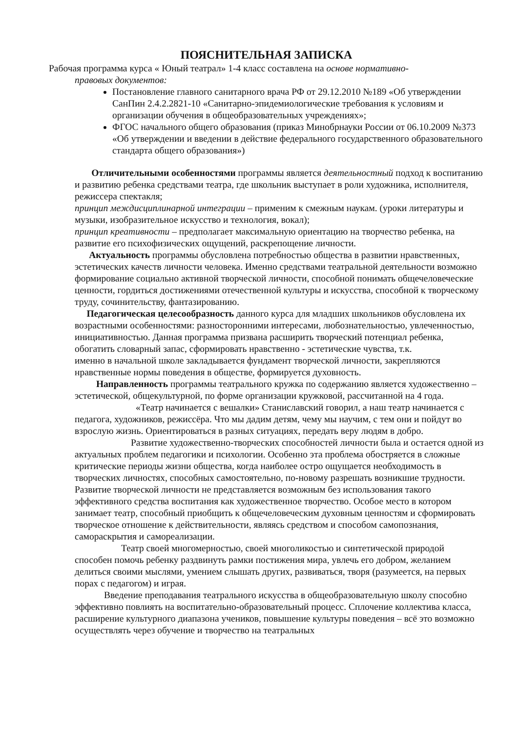ПОЯСНИТЕЛЬНАЯ ЗАПИСКА
Рабочая программа курса « Юный театрал» 1-4 класс составлена на основе нормативно-
правовых документов:
Постановление главного санитарного врача РФ от 29.12.2010 №189 «Об утверждении СанПин 2.4.2.2821-10 «Санитарно-эпидемиологические требования к условиям и организации обучения в общеобразовательных учреждениях»;
ФГОС начального общего образования (приказ Минобрнауки России от 06.10.2009 №373 «Об утверждении и введении в действие федерального государственного образовательного стандарта общего образования»)
Отличительными особенностями программы является деятельностный подход к воспитанию и развитию ребенка средствами театра, где школьник выступает в роли художника, исполнителя, режиссера спектакля;
принцип междисциплинарной интеграции – применим к смежным наукам. (уроки литературы и музыки, изобразительное искусство и технология, вокал);
принцип креативности – предполагает максимальную ориентацию на творчество ребенка, на развитие его психофизических ощущений, раскрепощение личности.
Актуальность программы обусловлена потребностью общества в развитии нравственных, эстетических качеств личности человека. Именно средствами театральной деятельности возможно формирование социально активной творческой личности, способной понимать общечеловеческие ценности, гордиться достижениями отечественной культуры и искусства, способной к творческому труду, сочинительству, фантазированию.
Педагогическая целесообразность данного курса для младших школьников обусловлена их возрастными особенностями: разносторонними интересами, любознательностью, увлеченностью, инициативностью. Данная программа призвана расширить творческий потенциал ребенка, обогатить словарный запас, сформировать нравственно - эстетические чувства, т.к.
именно в начальной школе закладывается фундамент творческой личности, закрепляются нравственные нормы поведения в обществе, формируется духовность.
Направленность программы театрального кружка по содержанию является художественно – эстетической, общекультурной, по форме организации кружковой, рассчитанной на 4 года.
«Театр начинается с вешалки» Станиславский говорил, а наш театр начинается с педагога, художников, режиссёра. Что мы дадим детям, чему мы научим, с тем они и пойдут во взрослую жизнь. Ориентироваться в разных ситуациях, передать веру людям в добро.
Развитие художественно-творческих способностей личности была и остается одной из актуальных проблем педагогики и психологии. Особенно эта проблема обостряется в сложные критические периоды жизни общества, когда наиболее остро ощущается необходимость в творческих личностях, способных самостоятельно, по-новому разрешать возникшие трудности. Развитие творческой личности не представляется возможным без использования такого эффективного средства воспитания как художественное творчество. Особое место в котором занимает театр, способный приобщить к общечеловеческим духовным ценностям и сформировать творческое отношение к действительности, являясь средством и способом самопознания, самораскрытия и самореализации.
Театр своей многомерностью, своей многоликостью и синтетической природой способен помочь ребенку раздвинуть рамки постижения мира, увлечь его добром, желанием делиться своими мыслями, умением слышать других, развиваться, творя (разумеется, на первых порах с педагогом) и играя.
Введение преподавания театрального искусства в общеобразовательную школу способно эффективно повлиять на воспитательно-образовательный процесс. Сплочение коллектива класса, расширение культурного диапазона учеников, повышение культуры поведения – всё это возможно осуществлять через обучение и творчество на театральных